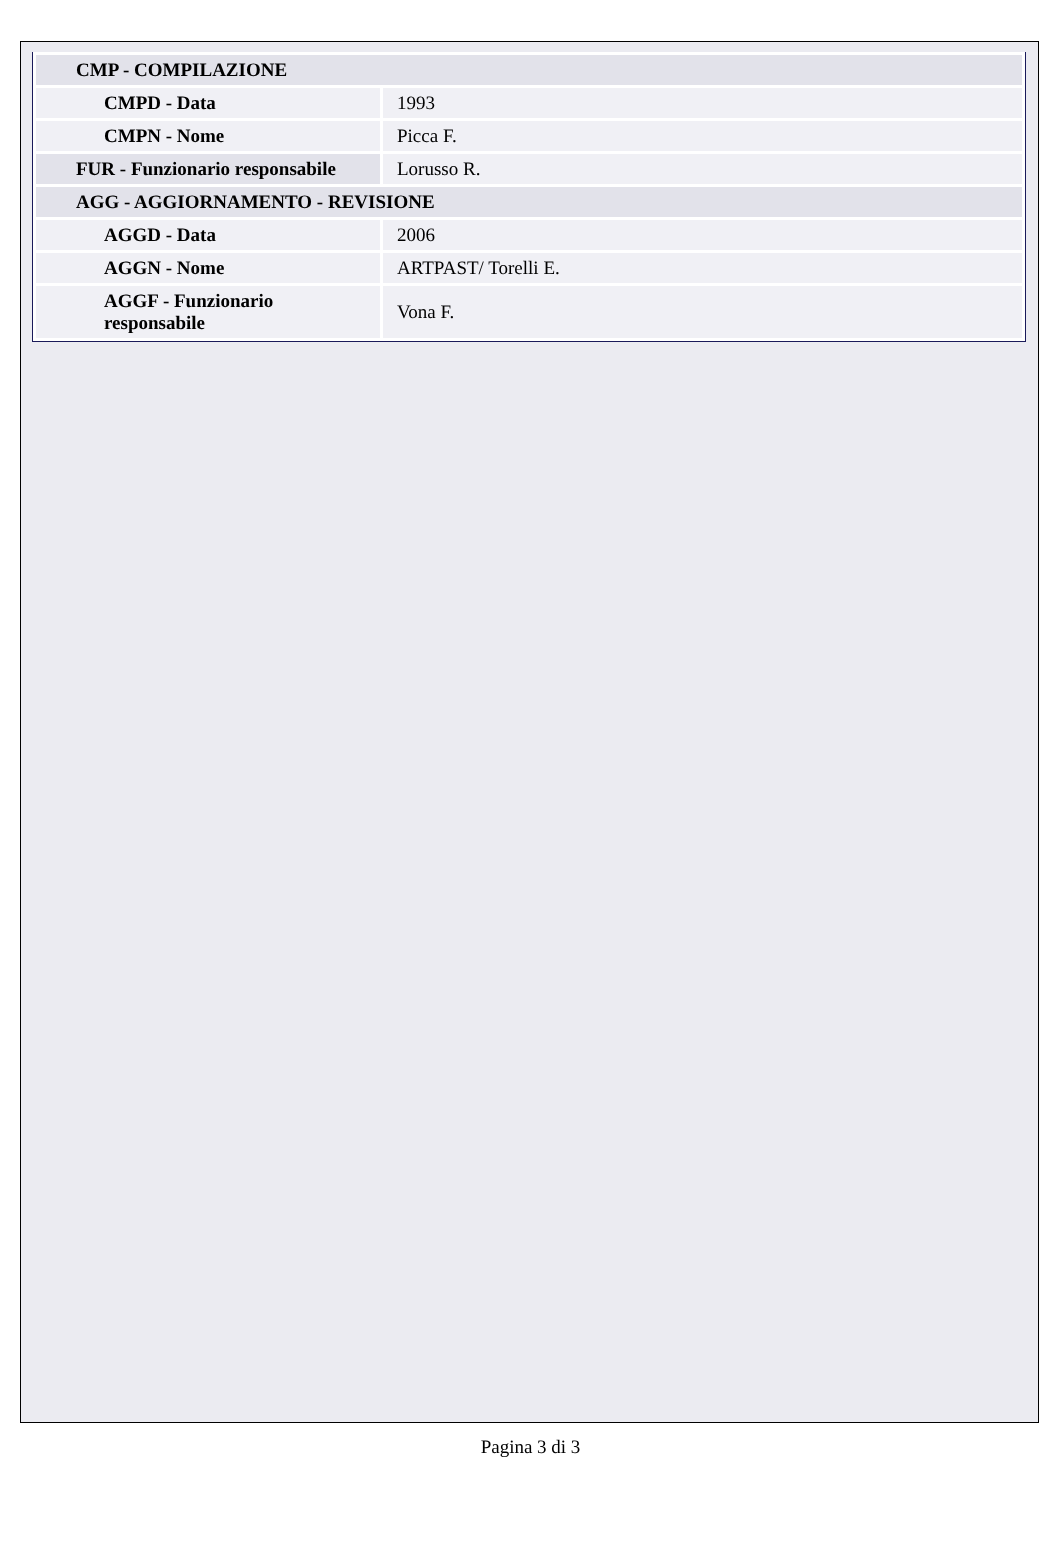| CMP - COMPILAZIONE | |
| CMPD - Data | 1993 |
| CMPN - Nome | Picca F. |
| FUR - Funzionario responsabile | Lorusso R. |
| AGG - AGGIORNAMENTO - REVISIONE | |
| AGGD - Data | 2006 |
| AGGN - Nome | ARTPAST/ Torelli E. |
| AGGF - Funzionario responsabile | Vona F. |
Pagina 3 di 3